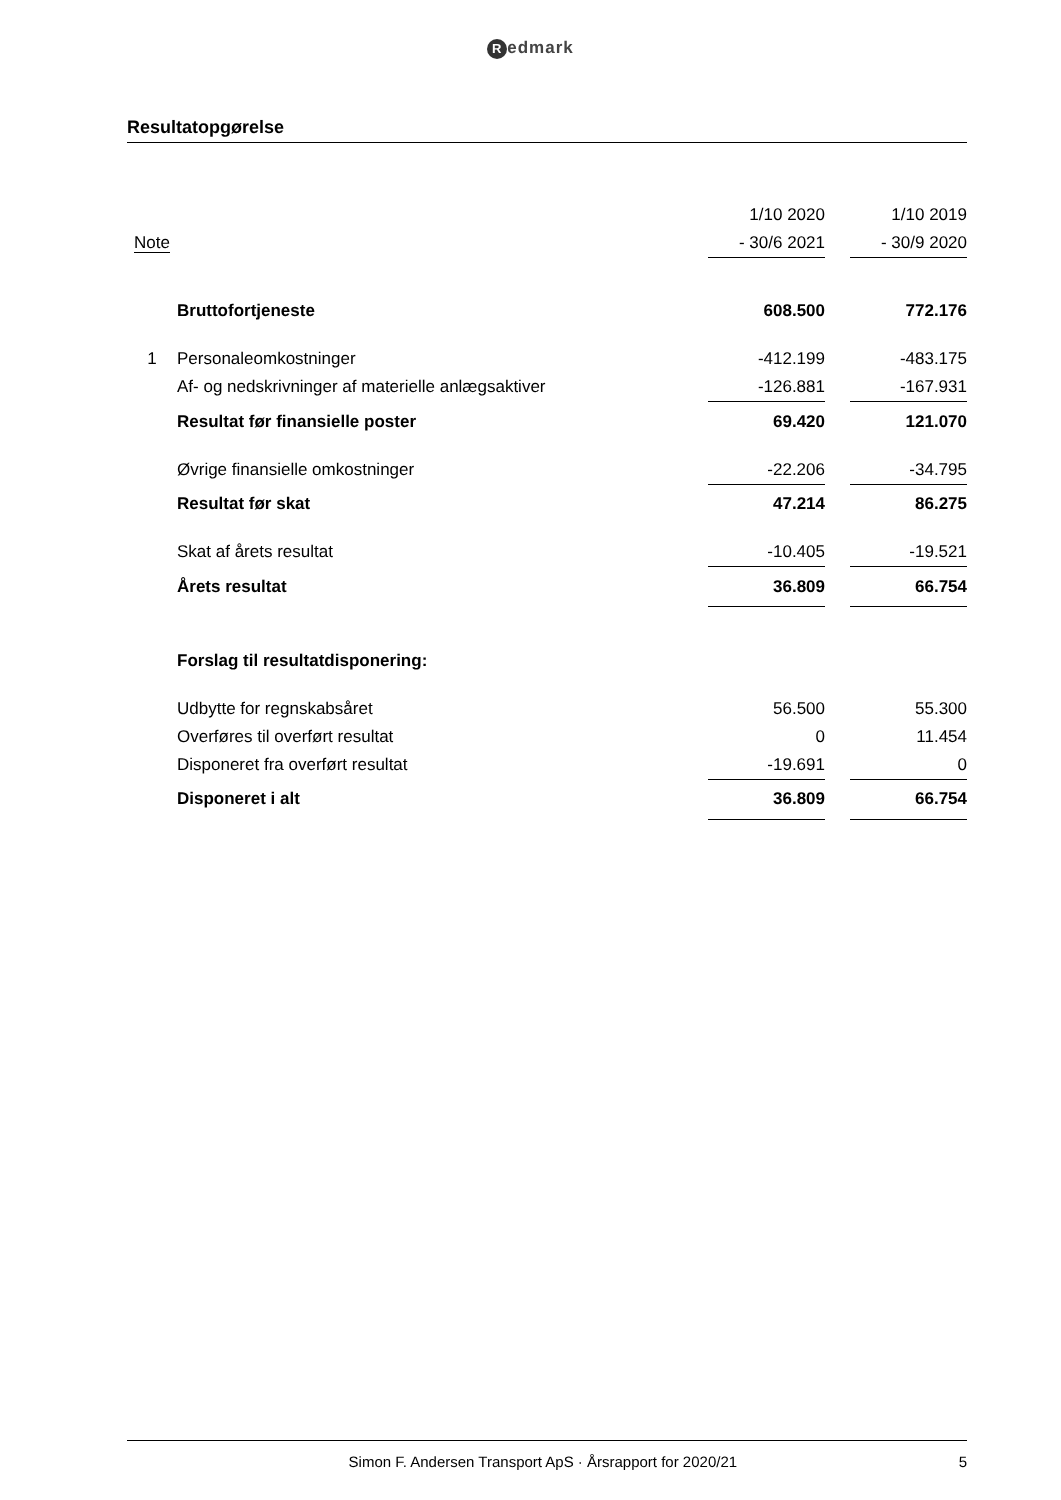Redmark
Resultatopgørelse
| | | 1/10 2020 | | 1/10 2019 |
| Note | | - 30/6 2021 | | - 30/9 2020 |
| | Bruttofortjeneste | 608.500 | | 772.176 |
| 1 | Personaleomkostninger | -412.199 | | -483.175 |
| | Af- og nedskrivninger af materielle anlægsaktiver | -126.881 | | -167.931 |
| | Resultat før finansielle poster | 69.420 | | 121.070 |
| | Øvrige finansielle omkostninger | -22.206 | | -34.795 |
| | Resultat før skat | 47.214 | | 86.275 |
| | Skat af årets resultat | -10.405 | | -19.521 |
| | Årets resultat | 36.809 | | 66.754 |
| | Forslag til resultatdisponering: | | | |
| | Udbytte for regnskabsåret | 56.500 | | 55.300 |
| | Overføres til overført resultat | 0 | | 11.454 |
| | Disponeret fra overført resultat | -19.691 | | 0 |
| | Disponeret i alt | 36.809 | | 66.754 |
Simon F. Andersen Transport ApS · Årsrapport for 2020/21
5